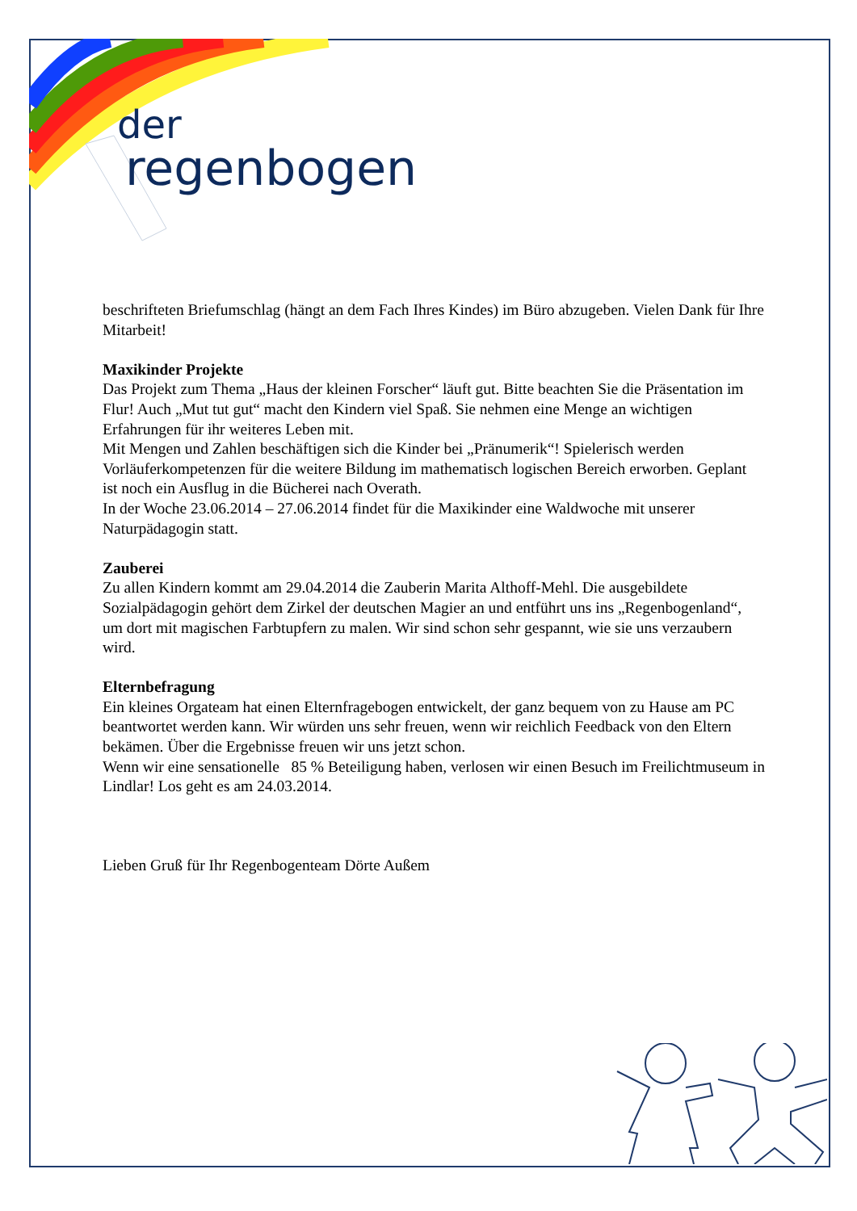der
regenbogen
beschrifteten Briefumschlag (hängt an dem Fach Ihres Kindes) im Büro abzugeben. Vielen Dank für Ihre Mitarbeit!
Maxikinder Projekte
Das Projekt zum Thema „Haus der kleinen Forscher“ läuft gut. Bitte beachten Sie die Präsentation im Flur! Auch „Mut tut gut“ macht den Kindern viel Spaß. Sie nehmen eine Menge an wichtigen Erfahrungen für ihr weiteres Leben mit.
Mit Mengen und Zahlen beschäftigen sich die Kinder bei „Pränumerik“! Spielerisch werden Vorläuferkompetenzen für die weitere Bildung im mathematisch logischen Bereich erworben. Geplant ist noch ein Ausflug in die Bücherei nach Overath.
In der Woche 23.06.2014 – 27.06.2014 findet für die Maxikinder eine Waldwoche mit unserer Naturpädagogin statt.
Zauberei
Zu allen Kindern kommt am 29.04.2014 die Zauberin Marita Althoff-Mehl. Die ausgebildete Sozialpädagogin gehört dem Zirkel der deutschen Magier an und entführt uns ins „Regenbogenland“, um dort mit magischen Farbtupfern zu malen. Wir sind schon sehr gespannt, wie sie uns verzaubern wird.
Elternbefragung
Ein kleines Orgateam hat einen Elternfragebogen entwickelt, der ganz bequem von zu Hause am PC beantwortet werden kann. Wir würden uns sehr freuen, wenn wir reichlich Feedback von den Eltern bekämen. Über die Ergebnisse freuen wir uns jetzt schon.
Wenn wir eine sensationelle 85 % Beteiligung haben, verlosen wir einen Besuch im Freilichtmuseum in Lindlar! Los geht es am 24.03.2014.
Lieben Gruß für Ihr Regenbogenteam Dörte Außem